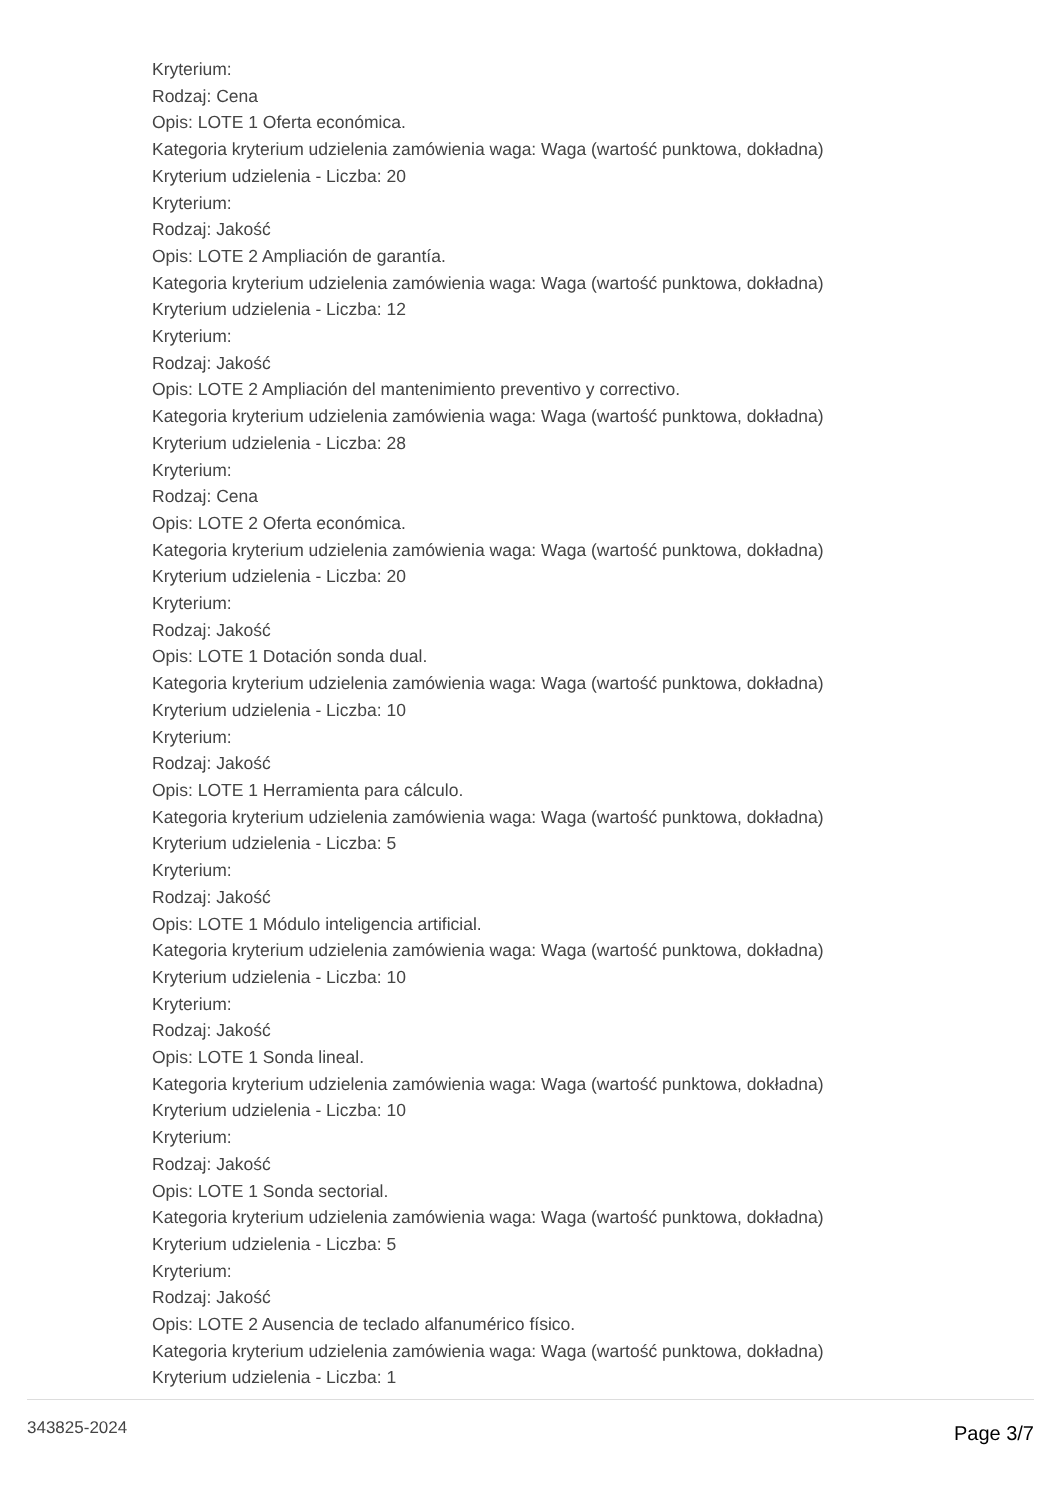Kryterium:
Rodzaj: Cena
Opis: LOTE 1 Oferta económica.
Kategoria kryterium udzielenia zamówienia waga: Waga (wartość punktowa, dokładna)
Kryterium udzielenia - Liczba: 20
Kryterium:
Rodzaj: Jakość
Opis: LOTE 2 Ampliación de garantía.
Kategoria kryterium udzielenia zamówienia waga: Waga (wartość punktowa, dokładna)
Kryterium udzielenia - Liczba: 12
Kryterium:
Rodzaj: Jakość
Opis: LOTE 2 Ampliación del mantenimiento preventivo y correctivo.
Kategoria kryterium udzielenia zamówienia waga: Waga (wartość punktowa, dokładna)
Kryterium udzielenia - Liczba: 28
Kryterium:
Rodzaj: Cena
Opis: LOTE 2 Oferta económica.
Kategoria kryterium udzielenia zamówienia waga: Waga (wartość punktowa, dokładna)
Kryterium udzielenia - Liczba: 20
Kryterium:
Rodzaj: Jakość
Opis: LOTE 1 Dotación sonda dual.
Kategoria kryterium udzielenia zamówienia waga: Waga (wartość punktowa, dokładna)
Kryterium udzielenia - Liczba: 10
Kryterium:
Rodzaj: Jakość
Opis: LOTE 1 Herramienta para cálculo.
Kategoria kryterium udzielenia zamówienia waga: Waga (wartość punktowa, dokładna)
Kryterium udzielenia - Liczba: 5
Kryterium:
Rodzaj: Jakość
Opis: LOTE 1 Módulo inteligencia artificial.
Kategoria kryterium udzielenia zamówienia waga: Waga (wartość punktowa, dokładna)
Kryterium udzielenia - Liczba: 10
Kryterium:
Rodzaj: Jakość
Opis: LOTE 1 Sonda lineal.
Kategoria kryterium udzielenia zamówienia waga: Waga (wartość punktowa, dokładna)
Kryterium udzielenia - Liczba: 10
Kryterium:
Rodzaj: Jakość
Opis: LOTE 1 Sonda sectorial.
Kategoria kryterium udzielenia zamówienia waga: Waga (wartość punktowa, dokładna)
Kryterium udzielenia - Liczba: 5
Kryterium:
Rodzaj: Jakość
Opis: LOTE 2 Ausencia de teclado alfanumérico físico.
Kategoria kryterium udzielenia zamówienia waga: Waga (wartość punktowa, dokładna)
Kryterium udzielenia - Liczba: 1
343825-2024 Page 3/7